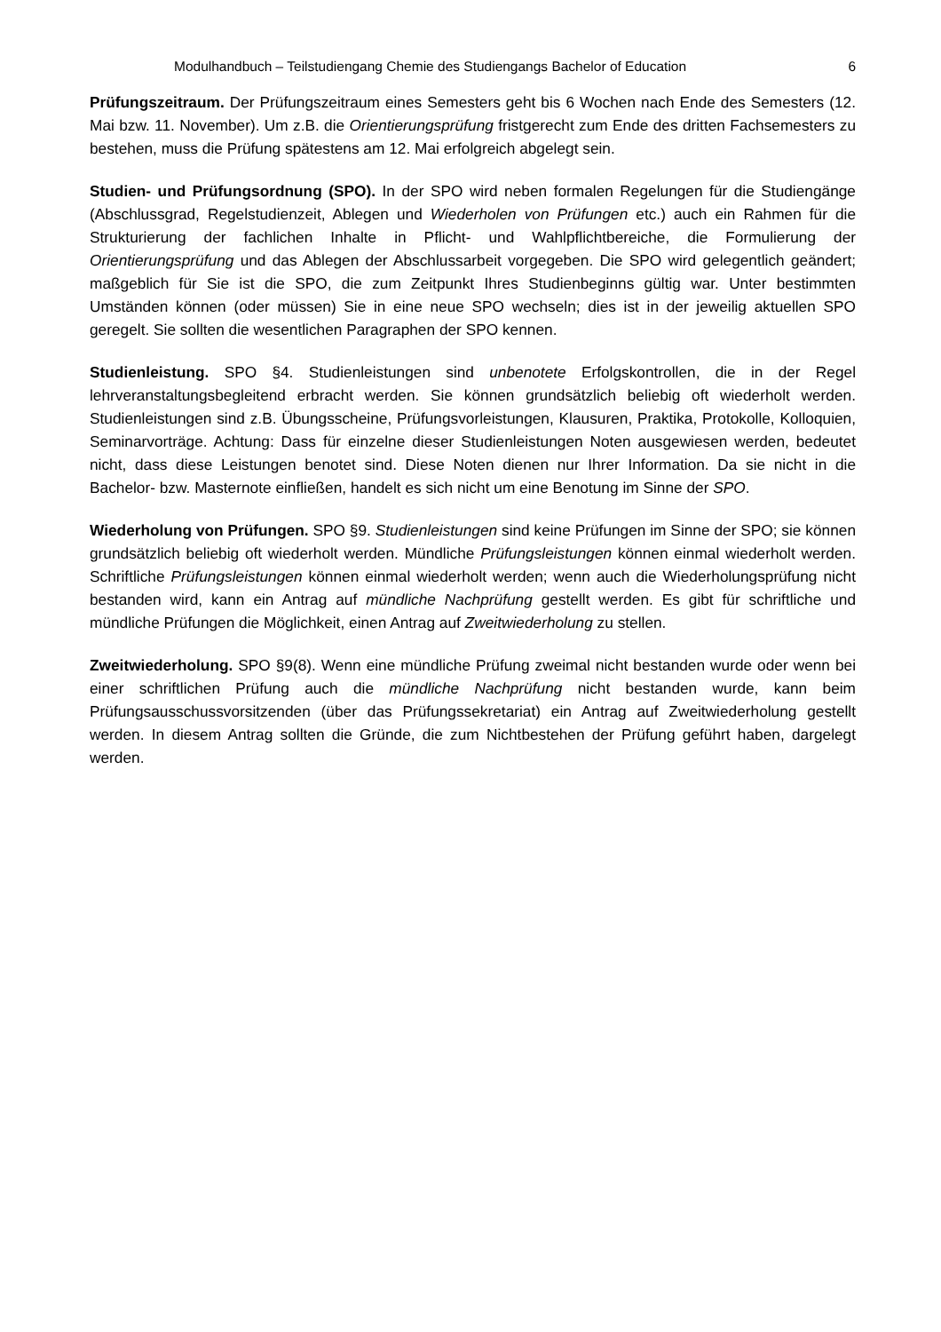Modulhandbuch – Teilstudiengang Chemie des Studiengangs Bachelor of Education 6
Prüfungszeitraum. Der Prüfungszeitraum eines Semesters geht bis 6 Wochen nach Ende des Semesters (12. Mai bzw. 11. November). Um z.B. die Orientierungsprüfung fristgerecht zum Ende des dritten Fachsemesters zu bestehen, muss die Prüfung spätestens am 12. Mai erfolgreich abgelegt sein.
Studien- und Prüfungsordnung (SPO). In der SPO wird neben formalen Regelungen für die Studiengänge (Abschlussgrad, Regelstudienzeit, Ablegen und Wiederholen von Prüfungen etc.) auch ein Rahmen für die Strukturierung der fachlichen Inhalte in Pflicht- und Wahlpflichtbereiche, die Formulierung der Orientierungsprüfung und das Ablegen der Abschlussarbeit vorgegeben. Die SPO wird gelegentlich geändert; maßgeblich für Sie ist die SPO, die zum Zeitpunkt Ihres Studienbeginns gültig war. Unter bestimmten Umständen können (oder müssen) Sie in eine neue SPO wechseln; dies ist in der jeweilig aktuellen SPO geregelt. Sie sollten die wesentlichen Paragraphen der SPO kennen.
Studienleistung. SPO §4. Studienleistungen sind unbenotete Erfolgskontrollen, die in der Regel lehrveranstaltungsbegleitend erbracht werden. Sie können grundsätzlich beliebig oft wiederholt werden. Studienleistungen sind z.B. Übungsscheine, Prüfungsvorleistungen, Klausuren, Praktika, Protokolle, Kolloquien, Seminarvorträge. Achtung: Dass für einzelne dieser Studienleistungen Noten ausgewiesen werden, bedeutet nicht, dass diese Leistungen benotet sind. Diese Noten dienen nur Ihrer Information. Da sie nicht in die Bachelor- bzw. Masternote einfließen, handelt es sich nicht um eine Benotung im Sinne der SPO.
Wiederholung von Prüfungen. SPO §9. Studienleistungen sind keine Prüfungen im Sinne der SPO; sie können grundsätzlich beliebig oft wiederholt werden. Mündliche Prüfungsleistungen können einmal wiederholt werden. Schriftliche Prüfungsleistungen können einmal wiederholt werden; wenn auch die Wiederholungsprüfung nicht bestanden wird, kann ein Antrag auf mündliche Nachprüfung gestellt werden. Es gibt für schriftliche und mündliche Prüfungen die Möglichkeit, einen Antrag auf Zweitwiederholung zu stellen.
Zweitwiederholung. SPO §9(8). Wenn eine mündliche Prüfung zweimal nicht bestanden wurde oder wenn bei einer schriftlichen Prüfung auch die mündliche Nachprüfung nicht bestanden wurde, kann beim Prüfungsausschussvorsitzenden (über das Prüfungssekretariat) ein Antrag auf Zweitwiederholung gestellt werden. In diesem Antrag sollten die Gründe, die zum Nichtbestehen der Prüfung geführt haben, dargelegt werden.